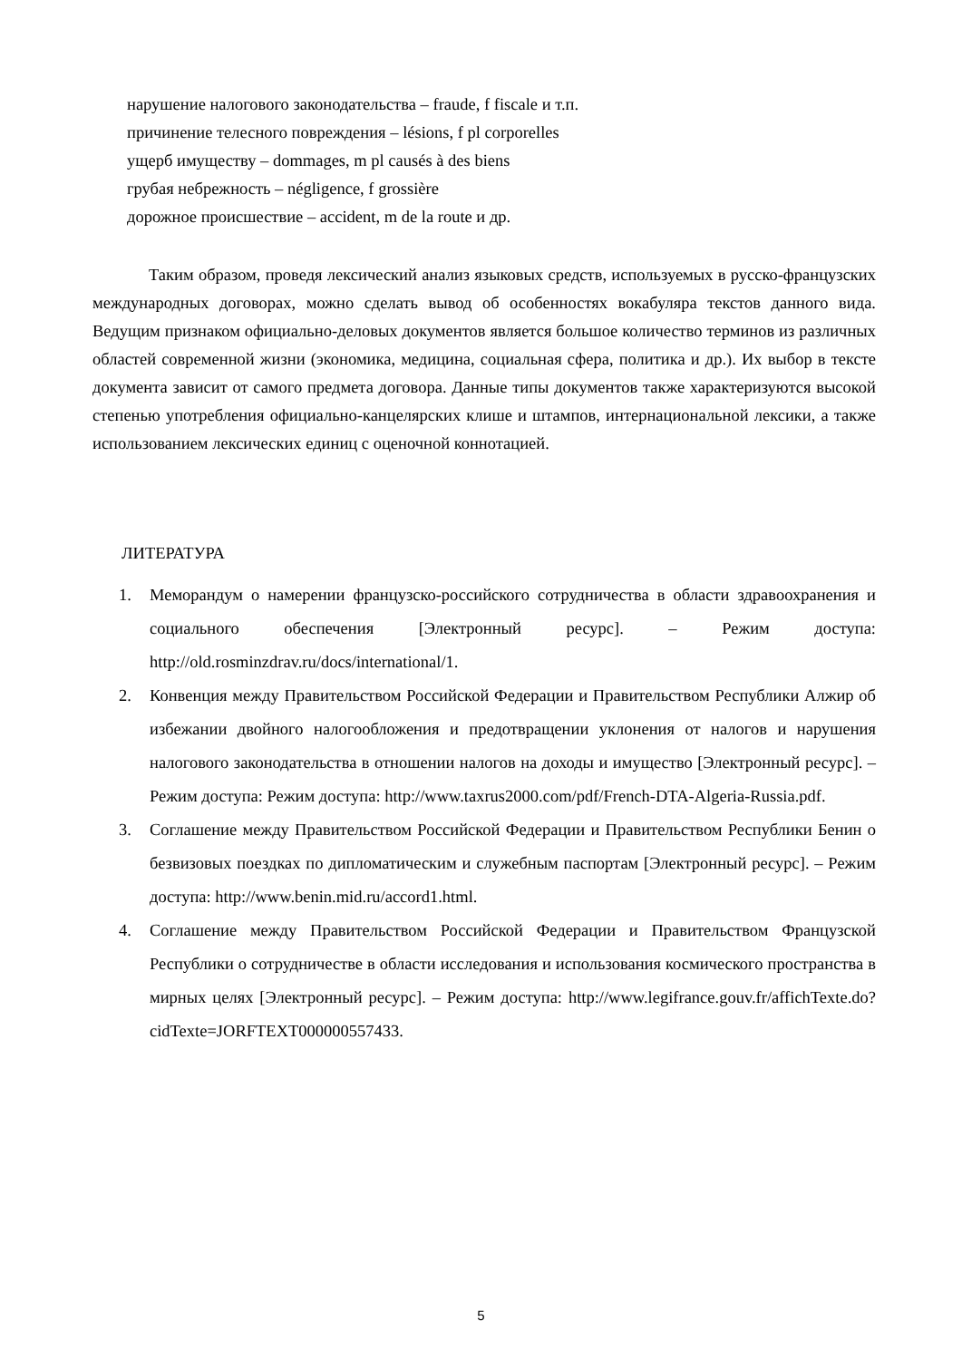нарушение налогового законодательства – fraude, f fiscale и т.п.
причинение телесного повреждения – lésions, f pl corporelles
ущерб имуществу – dommages, m pl causés à des biens
грубая небрежность – négligence, f grossière
дорожное происшествие – accident, m de la route и др.
Таким образом, проведя лексический анализ языковых средств, используемых в русско-французских международных договорах, можно сделать вывод об особенностях вокабуляра текстов данного вида. Ведущим признаком официально-деловых документов является большое количество терминов из различных областей современной жизни (экономика, медицина, социальная сфера, политика и др.). Их выбор в тексте документа зависит от самого предмета договора. Данные типы документов также характеризуются высокой степенью употребления официально-канцелярских клише и штампов, интернациональной лексики, а также использованием лексических единиц с оценочной коннотацией.
ЛИТЕРАТУРА
1. Меморандум о намерении французско-российского сотрудничества в области здравоохранения и социального обеспечения [Электронный ресурс]. – Режим доступа: http://old.rosminzdrav.ru/docs/international/1.
2. Конвенция между Правительством Российской Федерации и Правительством Республики Алжир об избежании двойного налогообложения и предотвращении уклонения от налогов и нарушения налогового законодательства в отношении налогов на доходы и имущество [Электронный ресурс]. – Режим доступа: Режим доступа: http://www.taxrus2000.com/pdf/French-DTA-Algeria-Russia.pdf.
3. Соглашение между Правительством Российской Федерации и Правительством Республики Бенин о безвизовых поездках по дипломатическим и служебным паспортам [Электронный ресурс]. – Режим доступа: http://www.benin.mid.ru/accord1.html.
4. Соглашение между Правительством Российской Федерации и Правительством Французской Республики о сотрудничестве в области исследования и использования космического пространства в мирных целях [Электронный ресурс]. – Режим доступа: http://www.legifrance.gouv.fr/affichTexte.do?cidTexte=JORFTEXT000000557433.
5